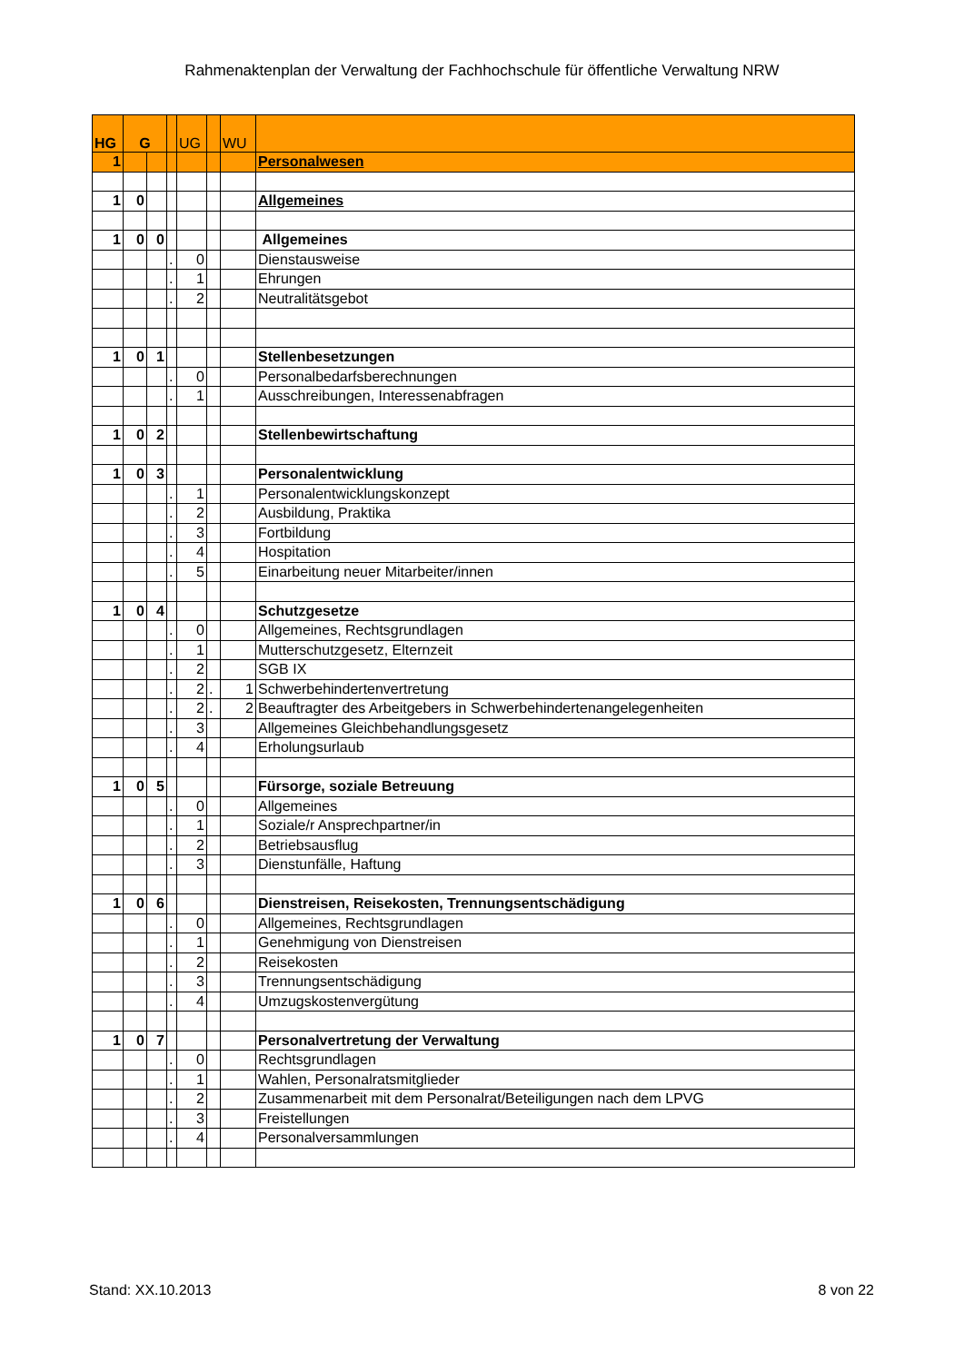Rahmenaktenplan der Verwaltung der Fachhochschule für öffentliche Verwaltung NRW
| HG | G | | | UG | | WU | |
| 1 | | | | | | | Personalwesen |
| 1 | 0 | | | | | | Allgemeines |
| 1 | 0 | 0 | | | | | Allgemeines |
| | | | . | 0 | | | Dienstausweise |
| | | | . | 1 | | | Ehrungen |
| | | | . | 2 | | | Neutralitätsgebot |
| 1 | 0 | 1 | | | | | Stellenbesetzungen |
| | | | . | 0 | | | Personalbedarfsberechnungen |
| | | | . | 1 | | | Ausschreibungen, Interessenabfragen |
| 1 | 0 | 2 | | | | | Stellenbewirtschaftung |
| 1 | 0 | 3 | | | | | Personalentwicklung |
| | | | . | 1 | | | Personalentwicklungskonzept |
| | | | . | 2 | | | Ausbildung, Praktika |
| | | | . | 3 | | | Fortbildung |
| | | | . | 4 | | | Hospitation |
| | | | . | 5 | | | Einarbeitung neuer Mitarbeiter/innen |
| 1 | 0 | 4 | | | | | Schutzgesetze |
| | | | . | 0 | | | Allgemeines, Rechtsgrundlagen |
| | | | . | 1 | | | Mutterschutzgesetz, Elternzeit |
| | | | . | 2 | | | SGB IX |
| | | | . | 2 | . | 1 | Schwerbehindertenvertretung |
| | | | . | 2 | . | 2 | Beauftragter des Arbeitgebers in Schwerbehindertenangelegenheiten |
| | | | . | 3 | | | Allgemeines Gleichbehandlungsgesetz |
| | | | . | 4 | | | Erholungsurlaub |
| 1 | 0 | 5 | | | | | Fürsorge, soziale Betreuung |
| | | | . | 0 | | | Allgemeines |
| | | | . | 1 | | | Soziale/r Ansprechpartner/in |
| | | | . | 2 | | | Betriebsausflug |
| | | | . | 3 | | | Dienstunfälle, Haftung |
| 1 | 0 | 6 | | | | | Dienstreisen, Reisekosten, Trennungsentschädigung |
| | | | . | 0 | | | Allgemeines, Rechtsgrundlagen |
| | | | . | 1 | | | Genehmigung von Dienstreisen |
| | | | . | 2 | | | Reisekosten |
| | | | . | 3 | | | Trennungsentschädigung |
| | | | . | 4 | | | Umzugskostenvergütung |
| 1 | 0 | 7 | | | | | Personalvertretung der Verwaltung |
| | | | . | 0 | | | Rechtsgrundlagen |
| | | | . | 1 | | | Wahlen, Personalratsmitglieder |
| | | | . | 2 | | | Zusammenarbeit mit dem Personalrat/Beteiligungen nach dem LPVG |
| | | | . | 3 | | | Freistellungen |
| | | | . | 4 | | | Personalversammlungen |
Stand: XX.10.2013 8 von 22